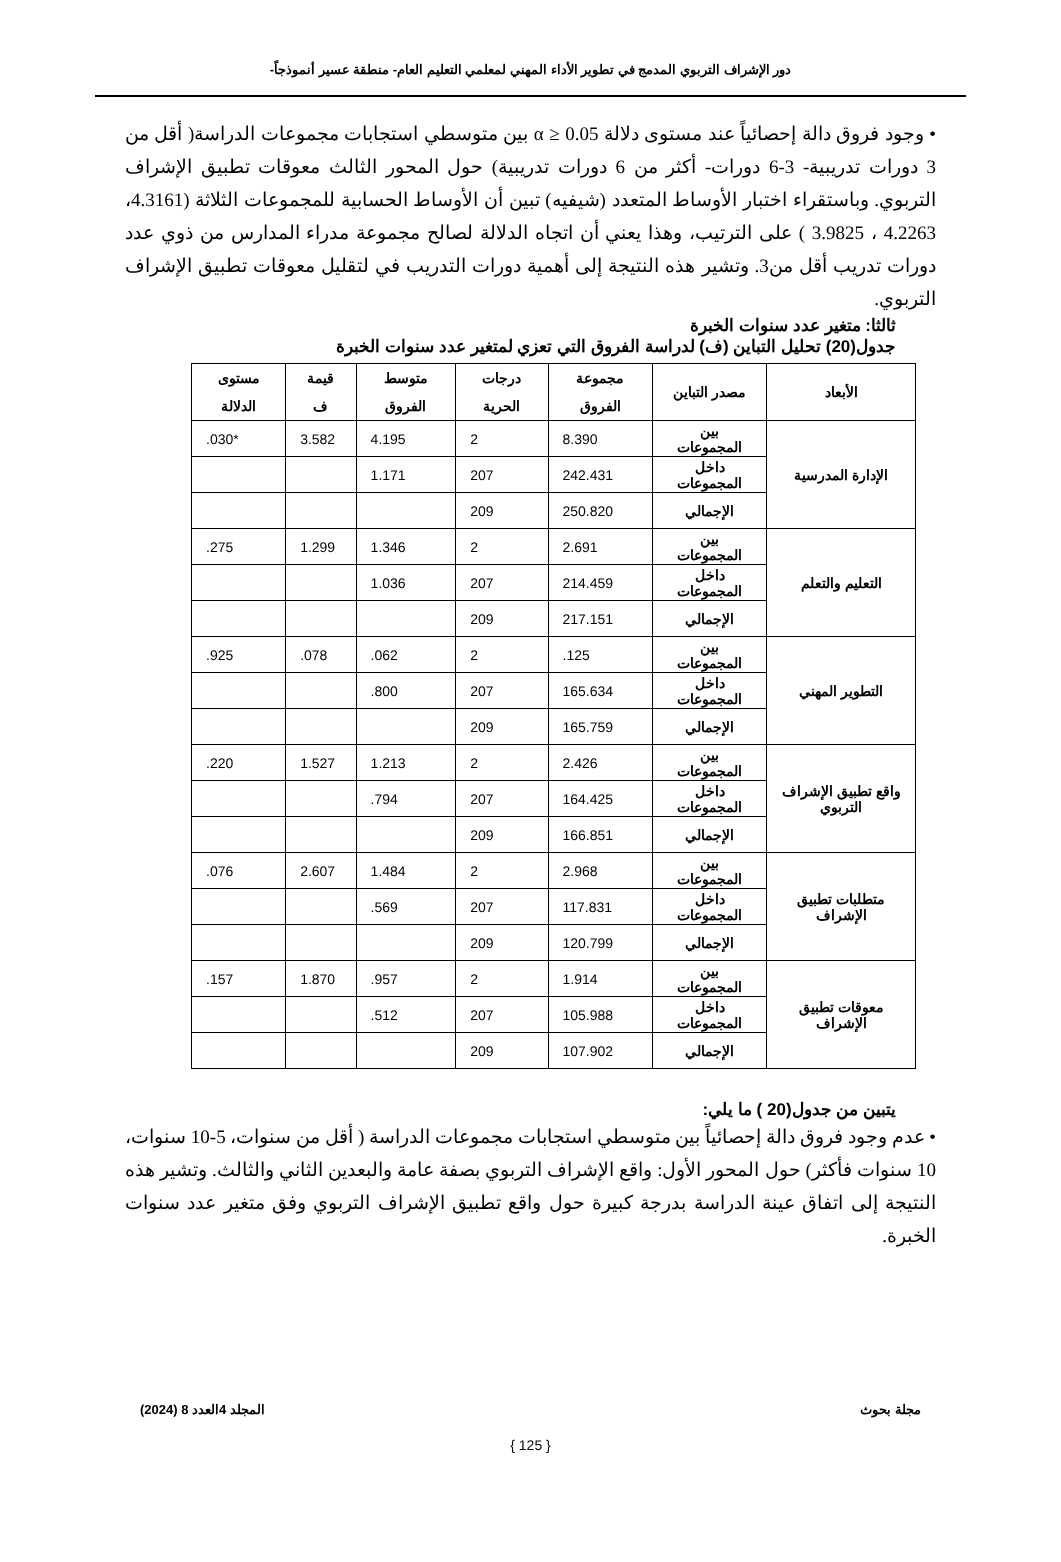دور الإشراف التربوي المدمج في تطوير الأداء المهني لمعلمي التعليم العام- منطقة عسير أنموذجاً-
• وجود فروق دالة إحصائياً عند مستوى دلالة α ≥ 0.05 بين متوسطي استجابات مجموعات الدراسة( أقل من 3 دورات تدريبية- 3-6 دورات- أكثر من 6 دورات تدريبية) حول المحور الثالث معوقات تطبيق الإشراف التربوي. وباستقراء اختبار الأوساط المتعدد (شيفيه) تبين أن الأوساط الحسابية للمجموعات الثلاثة (4.3161، 4.2263 ، 3.9825 ) على الترتيب، وهذا يعني أن اتجاه الدلالة لصالح مجموعة مدراء المدارس من ذوي عدد دورات تدريب أقل من3. وتشير هذه النتيجة إلى أهمية دورات التدريب في لتقليل معوقات تطبيق الإشراف التربوي.
ثالثا: متغير عدد سنوات الخبرة
جدول(20) تحليل التباين (ف) لدراسة الفروق التي تعزي لمتغير عدد سنوات الخبرة
| الأبعاد | مصدر التباين | مجموعة الفروق | درجات الحرية | متوسط الفروق | قيمة ف | مستوى الدلالة |
| --- | --- | --- | --- | --- | --- | --- |
| الإدارة المدرسية | بين المجموعات | 8.390 | 2 | 4.195 | 3.582 | .030* |
| | داخل المجموعات | 242.431 | 207 | 1.171 | | |
| | الإجمالي | 250.820 | 209 | | | |
| التعليم والتعلم | بين المجموعات | 2.691 | 2 | 1.346 | 1.299 | .275 |
| | داخل المجموعات | 214.459 | 207 | 1.036 | | |
| | الإجمالي | 217.151 | 209 | | | |
| التطوير المهني | بين المجموعات | .125 | 2 | .062 | .078 | .925 |
| | داخل المجموعات | 165.634 | 207 | .800 | | |
| | الإجمالي | 165.759 | 209 | | | |
| واقع تطبيق الإشراف التربوي | بين المجموعات | 2.426 | 2 | 1.213 | 1.527 | .220 |
| | داخل المجموعات | 164.425 | 207 | .794 | | |
| | الإجمالي | 166.851 | 209 | | | |
| متطلبات تطبيق الإشراف | بين المجموعات | 2.968 | 2 | 1.484 | 2.607 | .076 |
| | داخل المجموعات | 117.831 | 207 | .569 | | |
| | الإجمالي | 120.799 | 209 | | | |
| معوقات تطبيق الإشراف | بين المجموعات | 1.914 | 2 | .957 | 1.870 | .157 |
| | داخل المجموعات | 105.988 | 207 | .512 | | |
| | الإجمالي | 107.902 | 209 | | | |
يتبين من جدول(20 ) ما يلي:
• عدم وجود فروق دالة إحصائياً بين متوسطي استجابات مجموعات الدراسة ( أقل من سنوات، 5-10 سنوات، 10 سنوات فأكثر) حول المحور الأول: واقع الإشراف التربوي بصفة عامة والبعدين الثاني والثالث. وتشير هذه النتيجة إلى اتفاق عينة الدراسة بدرجة كبيرة حول واقع تطبيق الإشراف التربوي وفق متغير عدد سنوات الخبرة.
مجلة بحوث المجلد 4العدد 8 (2024)
{ 125 }